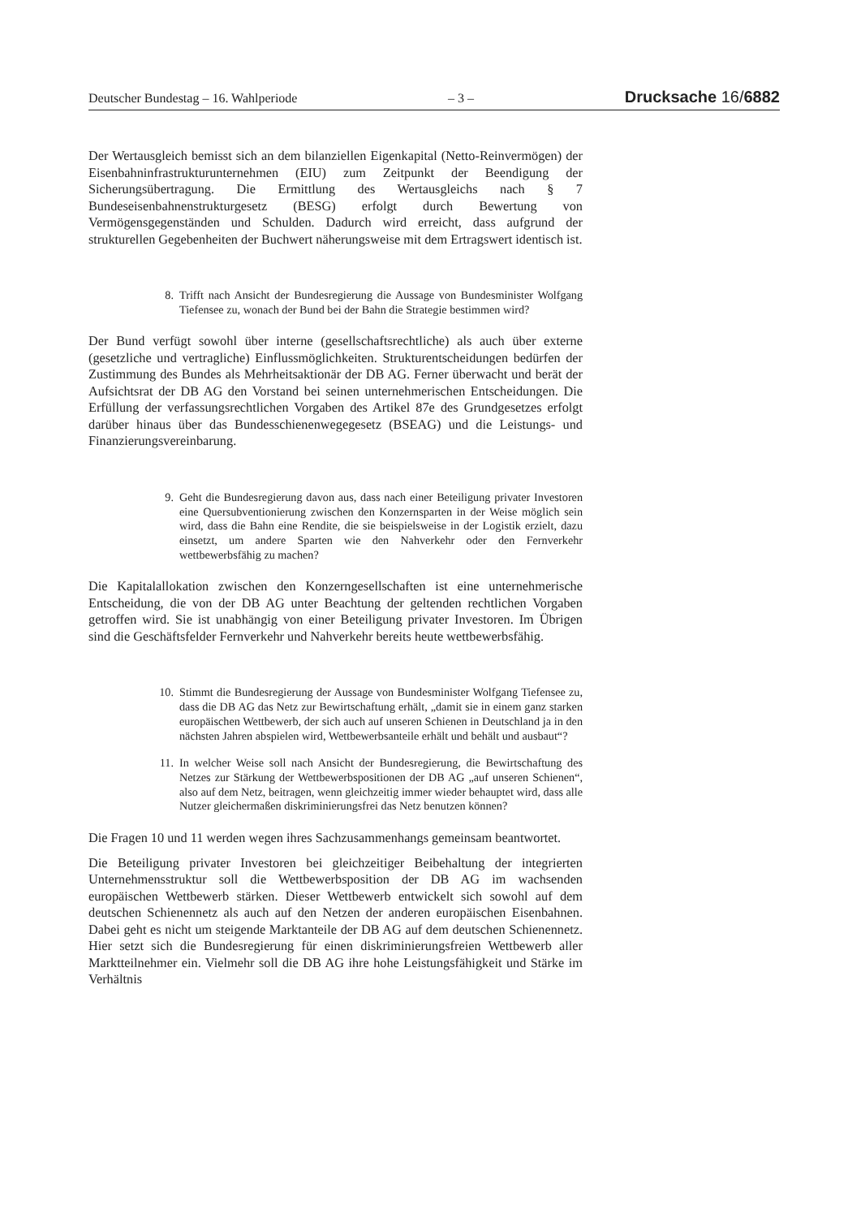Deutscher Bundestag – 16. Wahlperiode – 3 – Drucksache 16/6882
Der Wertausgleich bemisst sich an dem bilanziellen Eigenkapital (Netto-Reinvermögen) der Eisenbahninfrastrukturunternehmen (EIU) zum Zeitpunkt der Beendigung der Sicherungsübertragung. Die Ermittlung des Wertausgleichs nach § 7 Bundeseisenbahnenstrukturgesetz (BESG) erfolgt durch Bewertung von Vermögensgegenständen und Schulden. Dadurch wird erreicht, dass aufgrund der strukturellen Gegebenheiten der Buchwert näherungsweise mit dem Ertragswert identisch ist.
8. Trifft nach Ansicht der Bundesregierung die Aussage von Bundesminister Wolfgang Tiefensee zu, wonach der Bund bei der Bahn die Strategie bestimmen wird?
Der Bund verfügt sowohl über interne (gesellschaftsrechtliche) als auch über externe (gesetzliche und vertragliche) Einflussmöglichkeiten. Strukturentscheidungen bedürfen der Zustimmung des Bundes als Mehrheitsaktionär der DB AG. Ferner überwacht und berät der Aufsichtsrat der DB AG den Vorstand bei seinen unternehmerischen Entscheidungen. Die Erfüllung der verfassungsrechtlichen Vorgaben des Artikel 87e des Grundgesetzes erfolgt darüber hinaus über das Bundesschienenwegegesetz (BSEAG) und die Leistungs- und Finanzierungsvereinbarung.
9. Geht die Bundesregierung davon aus, dass nach einer Beteiligung privater Investoren eine Quersubventionierung zwischen den Konzernsparten in der Weise möglich sein wird, dass die Bahn eine Rendite, die sie beispielsweise in der Logistik erzielt, dazu einsetzt, um andere Sparten wie den Nahverkehr oder den Fernverkehr wettbewerbsfähig zu machen?
Die Kapitalallokation zwischen den Konzerngesellschaften ist eine unternehmerische Entscheidung, die von der DB AG unter Beachtung der geltenden rechtlichen Vorgaben getroffen wird. Sie ist unabhängig von einer Beteiligung privater Investoren. Im Übrigen sind die Geschäftsfelder Fernverkehr und Nahverkehr bereits heute wettbewerbsfähig.
10. Stimmt die Bundesregierung der Aussage von Bundesminister Wolfgang Tiefensee zu, dass die DB AG das Netz zur Bewirtschaftung erhält, „damit sie in einem ganz starken europäischen Wettbewerb, der sich auch auf unseren Schienen in Deutschland ja in den nächsten Jahren abspielen wird, Wettbewerbsanteile erhält und behält und ausbaut“?
11. In welcher Weise soll nach Ansicht der Bundesregierung, die Bewirtschaftung des Netzes zur Stärkung der Wettbewerbspositionen der DB AG „auf unseren Schienen“, also auf dem Netz, beitragen, wenn gleichzeitig immer wieder behauptet wird, dass alle Nutzer gleichermaßen diskriminierungsfrei das Netz benutzen können?
Die Fragen 10 und 11 werden wegen ihres Sachzusammenhangs gemeinsam beantwortet.
Die Beteiligung privater Investoren bei gleichzeitiger Beibehaltung der integrierten Unternehmensstruktur soll die Wettbewerbsposition der DB AG im wachsenden europäischen Wettbewerb stärken. Dieser Wettbewerb entwickelt sich sowohl auf dem deutschen Schienennetz als auch auf den Netzen der anderen europäischen Eisenbahnen. Dabei geht es nicht um steigende Marktanteile der DB AG auf dem deutschen Schienennetz. Hier setzt sich die Bundesregierung für einen diskriminierungsfreien Wettbewerb aller Marktteilnehmer ein. Vielmehr soll die DB AG ihre hohe Leistungsfähigkeit und Stärke im Verhältnis